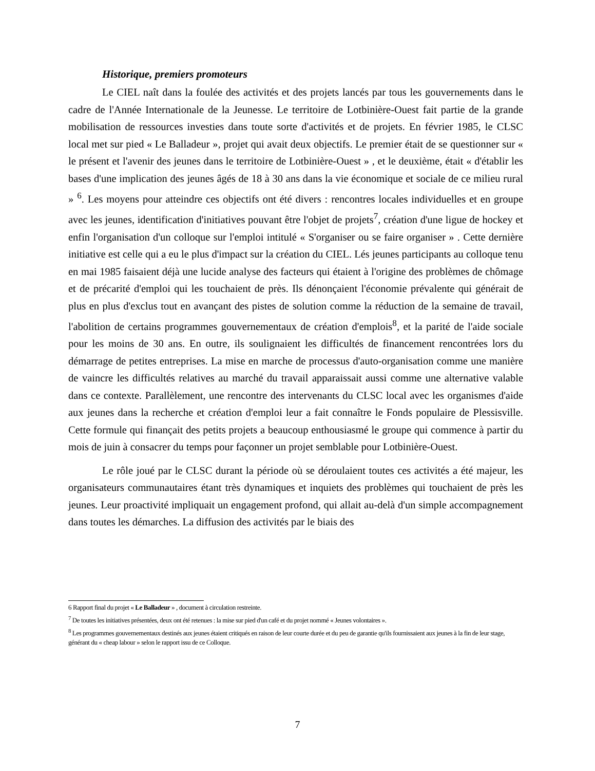Historique, premiers promoteurs
Le CIEL naît dans la foulée des activités et des projets lancés par tous les gouvernements dans le cadre de l'Année Internationale de la Jeunesse. Le territoire de Lotbinière-Ouest fait partie de la grande mobilisation de ressources investies dans toute sorte d'activités et de projets. En février 1985, le CLSC local met sur pied « Le Balladeur », projet qui avait deux objectifs. Le premier était de se questionner sur « le présent et l'avenir des jeunes dans le territoire de Lotbinière-Ouest » , et le deuxième, était « d'établir les bases d'une implication des jeunes âgés de 18 à 30 ans dans la vie économique et sociale de ce milieu rural » <sup>6</sup>. Les moyens pour atteindre ces objectifs ont été divers : rencontres locales individuelles et en groupe avec les jeunes, identification d'initiatives pouvant être l'objet de projets<sup>7</sup>, création d'une ligue de hockey et enfin l'organisation d'un colloque sur l'emploi intitulé « S'organiser ou se faire organiser » . Cette dernière initiative est celle qui a eu le plus d'impact sur la création du CIEL. Lés jeunes participants au colloque tenu en mai 1985 faisaient déjà une lucide analyse des facteurs qui étaient à l'origine des problèmes de chômage et de précarité d'emploi qui les touchaient de près. Ils dénonçaient l'économie prévalente qui générait de plus en plus d'exclus tout en avançant des pistes de solution comme la réduction de la semaine de travail, l'abolition de certains programmes gouvernementaux de création d'emplois<sup>8</sup>, et la parité de l'aide sociale pour les moins de 30 ans. En outre, ils soulignaient les difficultés de financement rencontrées lors du démarrage de petites entreprises. La mise en marche de processus d'auto-organisation comme une manière de vaincre les difficultés relatives au marché du travail apparaissait aussi comme une alternative valable dans ce contexte. Parallèlement, une rencontre des intervenants du CLSC local avec les organismes d'aide aux jeunes dans la recherche et création d'emploi leur a fait connaître le Fonds populaire de Plessisville. Cette formule qui finançait des petits projets a beaucoup enthousiasmé le groupe qui commence à partir du mois de juin à consacrer du temps pour façonner un projet semblable pour Lotbinière-Ouest.
Le rôle joué par le CLSC durant la période où se déroulaient toutes ces activités a été majeur, les organisateurs communautaires étant très dynamiques et inquiets des problèmes qui touchaient de près les jeunes. Leur proactivité impliquait un engagement profond, qui allait au-delà d'un simple accompagnement dans toutes les démarches. La diffusion des activités par le biais des
6 Rapport final du projet « Le Balladeur » , document à circulation restreinte.
<sup>7</sup> De toutes les initiatives présentées, deux ont été retenues : la mise sur pied d'un café et du projet nommé « Jeunes volontaires ».
<sup>8</sup> Les programmes gouvernementaux destinés aux jeunes étaient critiqués en raison de leur courte durée et du peu de garantie qu'ils fournissaient aux jeunes à la fin de leur stage, générant du « cheap labour » selon le rapport issu de ce Colloque.
7